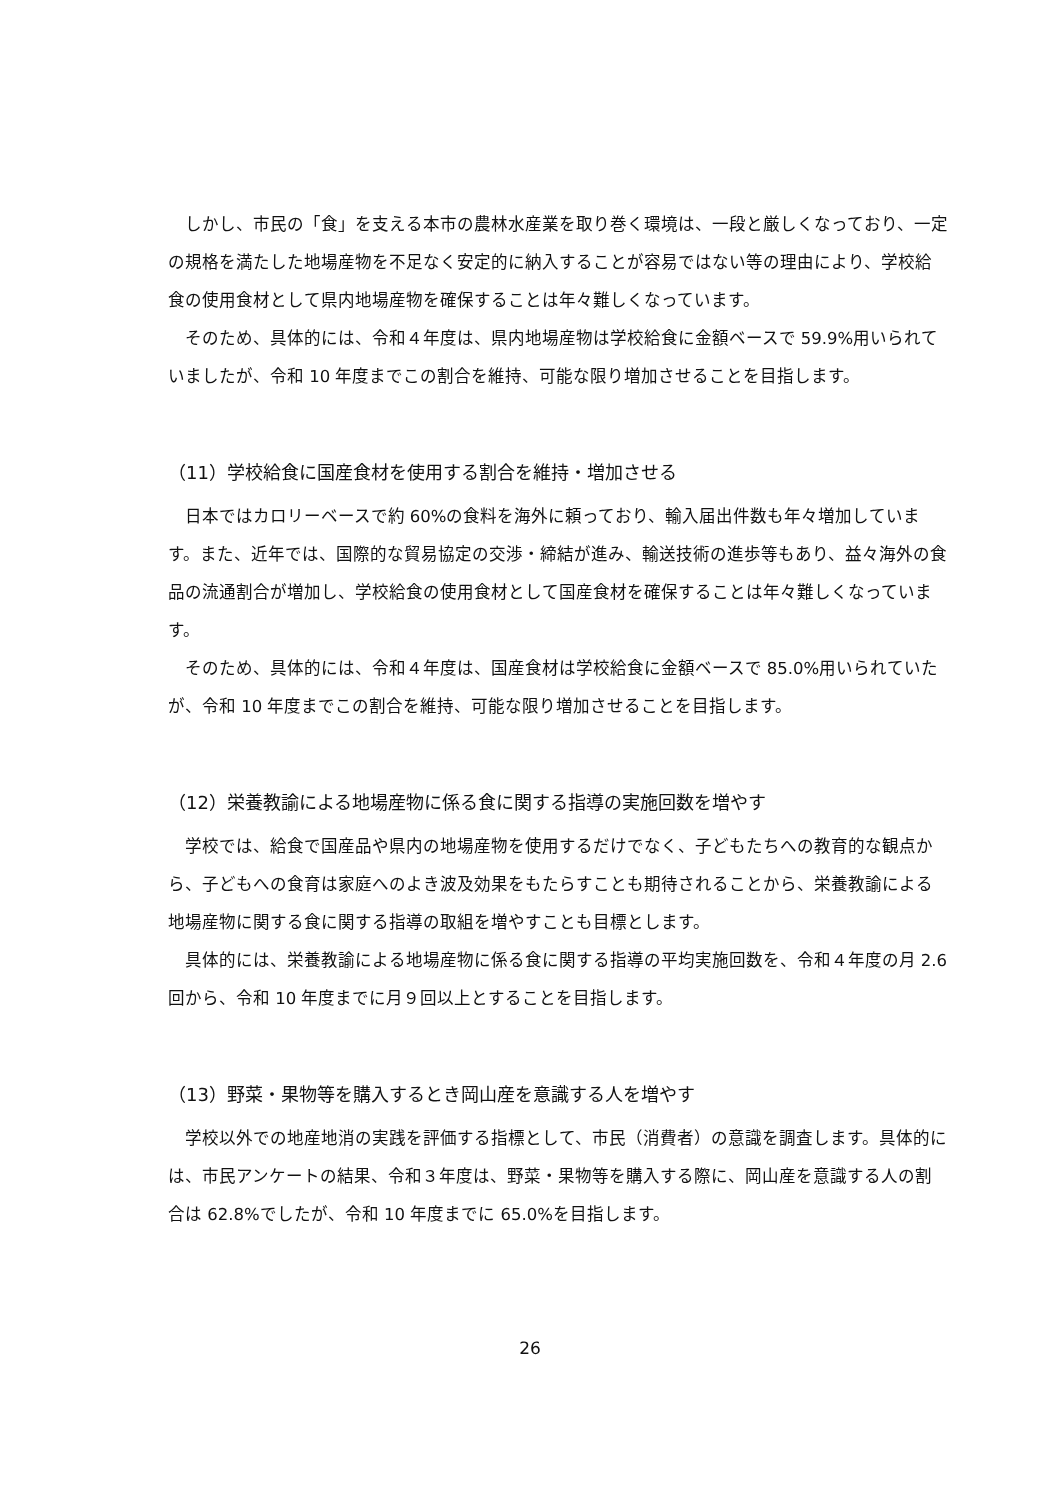しかし、市民の「食」を支える本市の農林水産業を取り巻く環境は、一段と厳しくなっており、一定の規格を満たした地場産物を不足なく安定的に納入することが容易ではない等の理由により、学校給食の使用食材として県内地場産物を確保することは年々難しくなっています。
そのため、具体的には、令和４年度は、県内地場産物は学校給食に金額ベースで 59.9%用いられていましたが、令和 10 年度までこの割合を維持、可能な限り増加させることを目指します。
（11）学校給食に国産食材を使用する割合を維持・増加させる
日本ではカロリーベースで約 60%の食料を海外に頼っており、輸入届出件数も年々増加しています。また、近年では、国際的な貿易協定の交渉・締結が進み、輸送技術の進歩等もあり、益々海外の食品の流通割合が増加し、学校給食の使用食材として国産食材を確保することは年々難しくなっています。
そのため、具体的には、令和４年度は、国産食材は学校給食に金額ベースで 85.0%用いられていたが、令和 10 年度までこの割合を維持、可能な限り増加させることを目指します。
（12）栄養教諭による地場産物に係る食に関する指導の実施回数を増やす
学校では、給食で国産品や県内の地場産物を使用するだけでなく、子どもたちへの教育的な観点から、子どもへの食育は家庭へのよき波及効果をもたらすことも期待されることから、栄養教諭による地場産物に関する食に関する指導の取組を増やすことも目標とします。
具体的には、栄養教諭による地場産物に係る食に関する指導の平均実施回数を、令和４年度の月 2.6 回から、令和 10 年度までに月９回以上とすることを目指します。
（13）野菜・果物等を購入するとき岡山産を意識する人を増やす
学校以外での地産地消の実践を評価する指標として、市民（消費者）の意識を調査します。具体的には、市民アンケートの結果、令和３年度は、野菜・果物等を購入する際に、岡山産を意識する人の割合は 62.8%でしたが、令和 10 年度までに 65.0%を目指します。
26